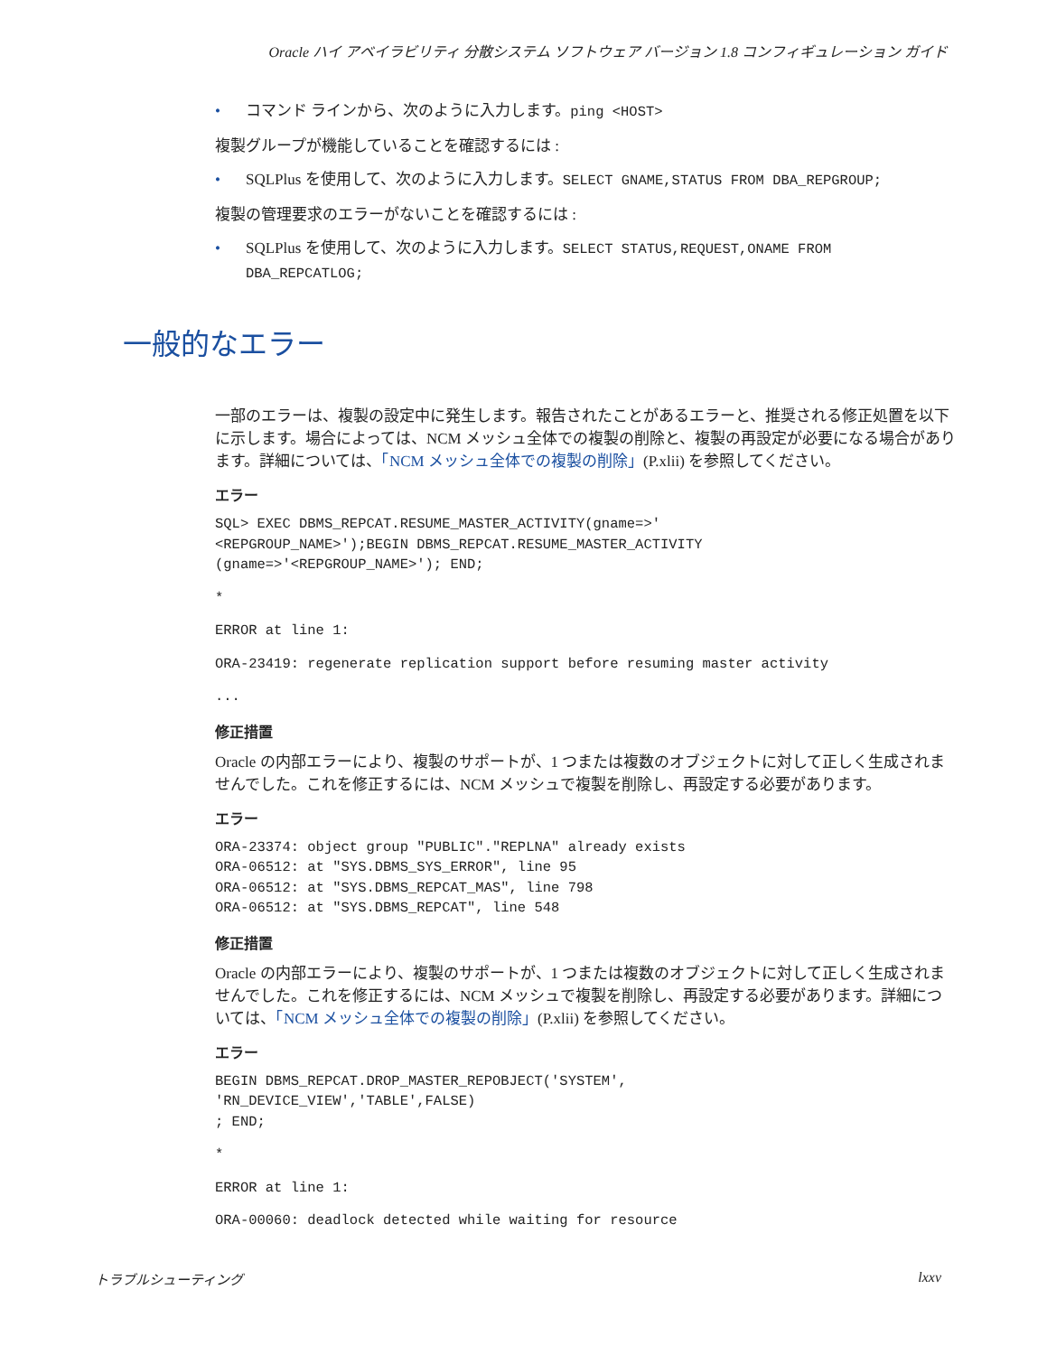Oracle ハイ アベイラビリティ 分散システム ソフトウェア バージョン 1.8 コンフィギュレーション ガイド
コマンド ラインから、次のように入力します。ping <HOST>
複製グループが機能していることを確認するには :
SQLPlus を使用して、次のように入力します。SELECT GNAME,STATUS FROM DBA_REPGROUP;
複製の管理要求のエラーがないことを確認するには :
SQLPlus を使用して、次のように入力します。SELECT STATUS,REQUEST,ONAME FROM DBA_REPCATLOG;
一部のエラーは、複製の設定中に発生します。報告されたことがあるエラーと、推奨される修正処置を以下に示します。場合によっては、NCM メッシュ全体での複製の削除と、複製の再設定が必要になる場合があります。詳細については、「NCM メッシュ全体での複製の削除」(P.xlii) を参照してください。
エラー
SQL> EXEC DBMS_REPCAT.RESUME_MASTER_ACTIVITY(gname=>'
<REPGROUP_NAME>');BEGIN DBMS_REPCAT.RESUME_MASTER_ACTIVITY
(gname=>'<REPGROUP_NAME>'); END;
*
ERROR at line 1:
ORA-23419: regenerate replication support before resuming master activity
...
修正措置
Oracle の内部エラーにより、複製のサポートが、1 つまたは複数のオブジェクトに対して正しく生成されませんでした。これを修正するには、NCM メッシュで複製を削除し、再設定する必要があります。
エラー
ORA-23374: object group "PUBLIC"."REPLNA" already exists
ORA-06512: at "SYS.DBMS_SYS_ERROR", line 95
ORA-06512: at "SYS.DBMS_REPCAT_MAS", line 798
ORA-06512: at "SYS.DBMS_REPCAT", line 548
修正措置
Oracle の内部エラーにより、複製のサポートが、1 つまたは複数のオブジェクトに対して正しく生成されませんでした。これを修正するには、NCM メッシュで複製を削除し、再設定する必要があります。詳細については、「NCM メッシュ全体での複製の削除」(P.xlii) を参照してください。
エラー
BEGIN DBMS_REPCAT.DROP_MASTER_REPOBJECT('SYSTEM',
'RN_DEVICE_VIEW','TABLE',FALSE)
; END;
*
ERROR at line 1:
ORA-00060: deadlock detected while waiting for resource
一般的なエラー
トラブルシューティング lxxv